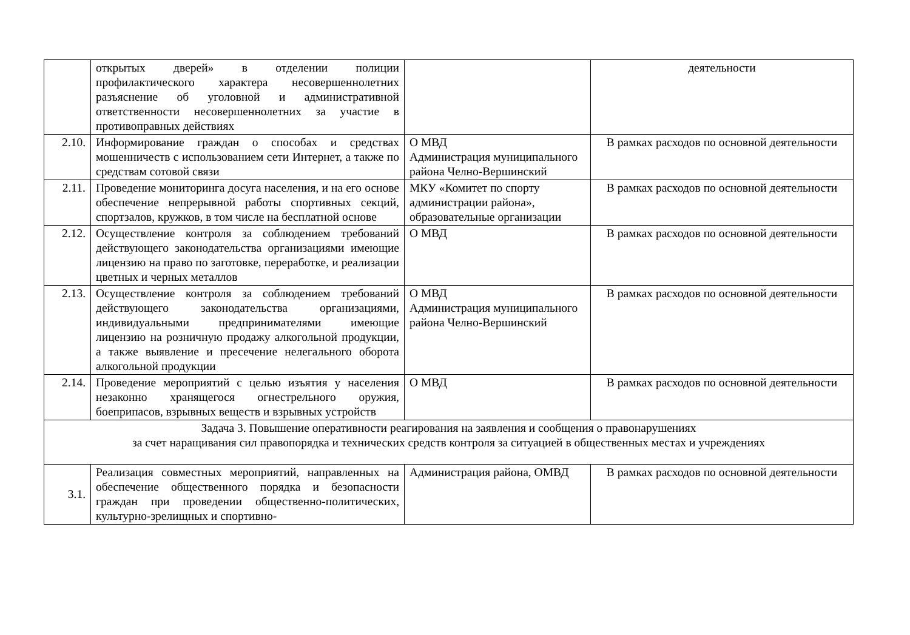| | открытых дверей» в отделении полиции профилактического характера несовершеннолетних разъяснение об уголовной и административной ответственности несовершеннолетних за участие в противоправных действиях | | деятельности |
| 2.10. | Информирование граждан о способах и средствах мошенничеств с использованием сети Интернет, а также по средствам сотовой связи | О МВД Администрация муниципального района Челно-Вершинский | В рамках расходов по основной деятельности |
| 2.11. | Проведение мониторинга досуга населения, и на его основе обеспечение непрерывной работы спортивных секций, спортзалов, кружков, в том числе на бесплатной основе | МКУ «Комитет по спорту администрации района», образовательные организации | В рамках расходов по основной деятельности |
| 2.12. | Осуществление контроля за соблюдением требований действующего законодательства организациями имеющие лицензию на право по заготовке, переработке, и реализации цветных и черных металлов | О МВД | В рамках расходов по основной деятельности |
| 2.13. | Осуществление контроля за соблюдением требований действующего законодательства организациями, индивидуальными предпринимателями имеющие лицензию на розничную продажу алкогольной продукции, а также выявление и пресечение нелегального оборота алкогольной продукции | О МВД Администрация муниципального района Челно-Вершинский | В рамках расходов по основной деятельности |
| 2.14. | Проведение мероприятий с целью изъятия у населения незаконно хранящегося огнестрельного оружия, боеприпасов, взрывных веществ и взрывных устройств | О МВД | В рамках расходов по основной деятельности |
| Задача 3. Повышение оперативности реагирования на заявления и сообщения о правонарушениях за счет наращивания сил правопорядка и технических средств контроля за ситуацией в общественных местах и учреждениях | | | |
| 3.1. | Реализация совместных мероприятий, направленных на обеспечение общественного порядка и безопасности граждан при проведении общественно-политических, культурно-зрелищных и спортивно- | Администрация района, ОМВД | В рамках расходов по основной деятельности |